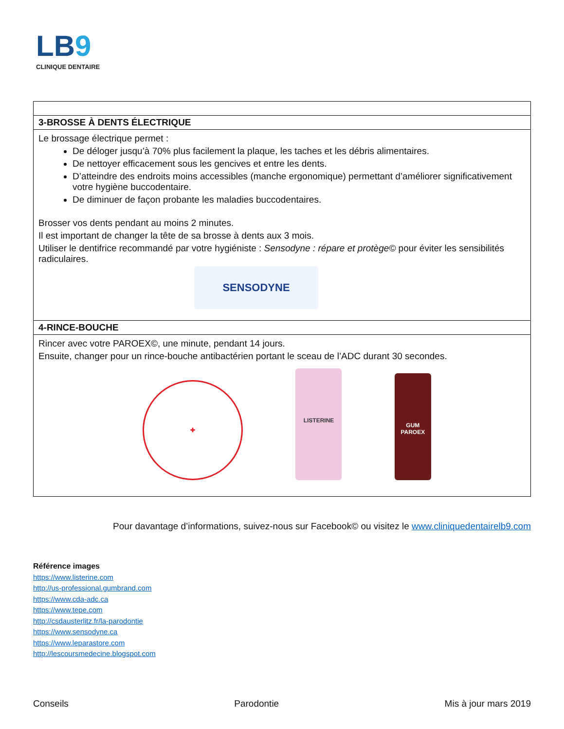LB9
CLINIQUE DENTAIRE
| 3-BROSSE À DENTS ÉLECTRIQUE |
| Le brossage électrique permet : De déloger jusqu’à 70% plus facilement la plaque, les taches et les débris alimentaires. De nettoyer efficacement sous les gencives et entre les dents. D’atteindre des endroits moins accessibles (manche ergonomique) permettant d’améliorer significativement votre hygiène buccodentaire. De diminuer de façon probante les maladies buccodentaires. Brosser vos dents pendant au moins 2 minutes. Il est important de changer la tête de sa brosse à dents aux 3 mois. Utiliser le dentifrice recommandé par votre hygiéniste : Sensodyne : répare et protège© pour éviter les sensibilités radiculaires. SENSODYNE |
| 4-RINCE-BOUCHE |
| Rincer avec votre PAROEX©, une minute, pendant 14 jours. Ensuite, changer pour un rince-bouche antibactérien portant le sceau de l’ADC durant 30 secondes. ✚ LISTERINE GUM PAROEX |
Pour davantage d’informations, suivez-nous sur Facebook© ou visitez le www.cliniquedentairelb9.com
Référence images
https://www.listerine.com
http://us-professional.gumbrand.com
https://www.cda-adc.ca
https://www.tepe.com
http://csdausterlitz.fr/la-parodontie
https://www.sensodyne.ca
https://www.leparastore.com
http://lescoursmedecine.blogspot.com
Conseils Parodontie Mis à jour mars 2019